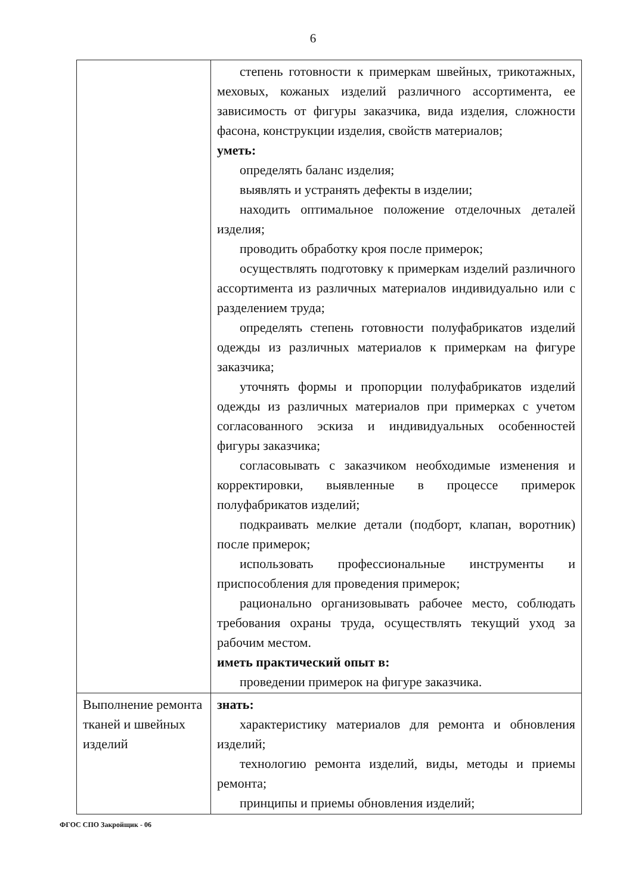6
| | степень готовности к примеркам швейных, трикотажных, меховых, кожаных изделий различного ассортимента, ее зависимость от фигуры заказчика, вида изделия, сложности фасона, конструкции изделия, свойств материалов; уметь: определять баланс изделия; выявлять и устранять дефекты в изделии; находить оптимальное положение отделочных деталей изделия; проводить обработку кроя после примерок; осуществлять подготовку к примеркам изделий различного ассортимента из различных материалов индивидуально или с разделением труда; определять степень готовности полуфабрикатов изделий одежды из различных материалов к примеркам на фигуре заказчика; уточнять формы и пропорции полуфабрикатов изделий одежды из различных материалов при примерках с учетом согласованного эскиза и индивидуальных особенностей фигуры заказчика; согласовывать с заказчиком необходимые изменения и корректировки, выявленные в процессе примерок полуфабрикатов изделий; подкраивать мелкие детали (подборт, клапан, воротник) после примерок; использовать профессиональные инструменты и приспособления для проведения примерок; рационально организовывать рабочее место, соблюдать требования охраны труда, осуществлять текущий уход за рабочим местом. иметь практический опыт в: проведении примерок на фигуре заказчика. |
| Выполнение ремонта тканей и швейных изделий | знать: характеристику материалов для ремонта и обновления изделий; технологию ремонта изделий, виды, методы и приемы ремонта; принципы и приемы обновления изделий; |
ФГОС СПО Закройщик - 06